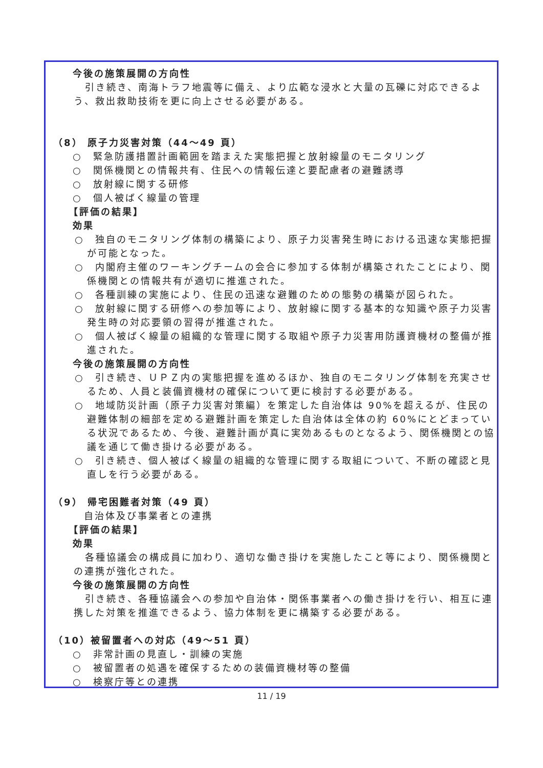今後の施策展開の方向性
引き続き、南海トラフ地震等に備え、より広範な浸水と大量の瓦礫に対応できるよう、救出救助技術を更に向上させる必要がある。
（8） 原子力災害対策（44～49 頁）
○　緊急防護措置計画範囲を踏まえた実態把握と放射線量のモニタリング
○　関係機関との情報共有、住民への情報伝達と要配慮者の避難誘導
○　放射線に関する研修
○　個人被ばく線量の管理
【評価の結果】
効果
○　独自のモニタリング体制の構築により、原子力災害発生時における迅速な実態把握が可能となった。
○　内閣府主催のワーキングチームの会合に参加する体制が構築されたことにより、関係機関との情報共有が適切に推進された。
○　各種訓練の実施により、住民の迅速な避難のための態勢の構築が図られた。
○　放射線に関する研修への参加等により、放射線に関する基本的な知識や原子力災害発生時の対応要領の習得が推進された。
○　個人被ばく線量の組織的な管理に関する取組や原子力災害用防護資機材の整備が推進された。
今後の施策展開の方向性
○　引き続き、ＵＰＺ内の実態把握を進めるほか、独自のモニタリング体制を充実させるため、人員と装備資機材の確保について更に検討する必要がある。
○　地域防災計画（原子力災害対策編）を策定した自治体は 90%を超えるが、住民の避難体制の細部を定める避難計画を策定した自治体は全体の約 60%にとどまっている状況であるため、今後、避難計画が真に実効あるものとなるよう、関係機関との協議を通じて働き掛ける必要がある。
○　引き続き、個人被ばく線量の組織的な管理に関する取組について、不断の確認と見直しを行う必要がある。
（9） 帰宅困難者対策（49 頁）
自治体及び事業者との連携
【評価の結果】
効果
各種協議会の構成員に加わり、適切な働き掛けを実施したこと等により、関係機関との連携が強化された。
今後の施策展開の方向性
引き続き、各種協議会への参加や自治体・関係事業者への働き掛けを行い、相互に連携した対策を推進できるよう、協力体制を更に構築する必要がある。
（10）被留置者への対応（49～51 頁）
○　非常計画の見直し・訓練の実施
○　被留置者の処遇を確保するための装備資機材等の整備
○　検察庁等との連携
11 / 19